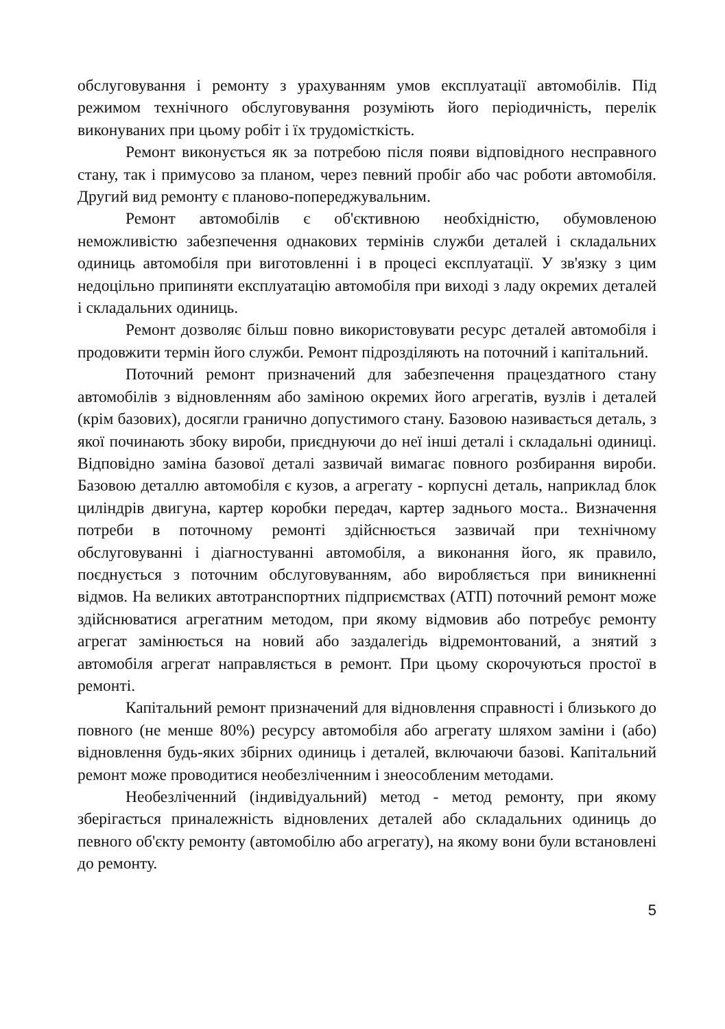обслуговування і ремонту з урахуванням умов експлуатації автомобілів. Під режимом технічного обслуговування розуміють його періодичність, перелік виконуваних при цьому робіт і їх трудомісткість.
Ремонт виконується як за потребою після появи відповідного несправного стану, так і примусово за планом, через певний пробіг або час роботи автомобіля. Другий вид ремонту є планово-попереджувальним.
Ремонт автомобілів є об'єктивною необхідністю, обумовленою неможливістю забезпечення однакових термінів служби деталей і складальних одиниць автомобіля при виготовленні і в процесі експлуатації. У зв'язку з цим недоцільно припиняти експлуатацію автомобіля при виході з ладу окремих деталей і складальних одиниць.
Ремонт дозволяє більш повно використовувати ресурс деталей автомобіля і продовжити термін його служби. Ремонт підрозділяють на поточний і капітальний.
Поточний ремонт призначений для забезпечення працездатного стану автомобілів з відновленням або заміною окремих його агрегатів, вузлів і деталей (крім базових), досягли гранично допустимого стану. Базовою називається деталь, з якої починають збоку вироби, приєднуючи до неї інші деталі і складальні одиниці. Відповідно заміна базової деталі зазвичай вимагає повного розбирання вироби. Базовою деталлю автомобіля є кузов, а агрегату - корпусні деталь, наприклад блок циліндрів двигуна, картер коробки передач, картер заднього моста.. Визначення потреби в поточному ремонті здійснюється зазвичай при технічному обслуговуванні і діагностуванні автомобіля, а виконання його, як правило, поєднується з поточним обслуговуванням, або виробляється при виникненні відмов. На великих автотранспортних підприємствах (АТП) поточний ремонт може здійснюватися агрегатним методом, при якому відмовив або потребує ремонту агрегат замінюється на новий або заздалегідь відремонтований, а знятий з автомобіля агрегат направляється в ремонт. При цьому скорочуються простої в ремонті.
Капітальний ремонт призначений для відновлення справності і близького до повного (не менше 80%) ресурсу автомобіля або агрегату шляхом заміни і (або) відновлення будь-яких збірних одиниць і деталей, включаючи базові. Капітальний ремонт може проводитися необезліченним і знеособленим методами.
Необезліченний (індивідуальний) метод - метод ремонту, при якому зберігається приналежність відновлених деталей або складальних одиниць до певного об'єкту ремонту (автомобілю або агрегату), на якому вони були встановлені до ремонту.
5